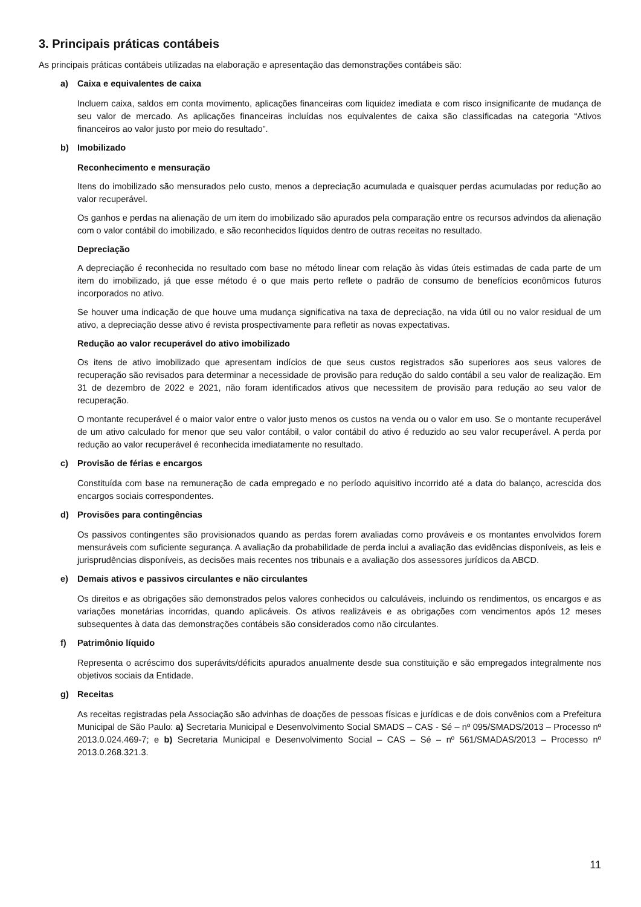3. Principais práticas contábeis
As principais práticas contábeis utilizadas na elaboração e apresentação das demonstrações contábeis são:
a) Caixa e equivalentes de caixa
Incluem caixa, saldos em conta movimento, aplicações financeiras com liquidez imediata e com risco insignificante de mudança de seu valor de mercado. As aplicações financeiras incluídas nos equivalentes de caixa são classificadas na categoria “Ativos financeiros ao valor justo por meio do resultado”.
b) Imobilizado
Reconhecimento e mensuração
Itens do imobilizado são mensurados pelo custo, menos a depreciação acumulada e quaisquer perdas acumuladas por redução ao valor recuperável.
Os ganhos e perdas na alienação de um item do imobilizado são apurados pela comparação entre os recursos advindos da alienação com o valor contábil do imobilizado, e são reconhecidos líquidos dentro de outras receitas no resultado.
Depreciação
A depreciação é reconhecida no resultado com base no método linear com relação às vidas úteis estimadas de cada parte de um item do imobilizado, já que esse método é o que mais perto reflete o padrão de consumo de benefícios econômicos futuros incorporados no ativo.
Se houver uma indicação de que houve uma mudança significativa na taxa de depreciação, na vida útil ou no valor residual de um ativo, a depreciação desse ativo é revista prospectivamente para refletir as novas expectativas.
Redução ao valor recuperável do ativo imobilizado
Os itens de ativo imobilizado que apresentam indícios de que seus custos registrados são superiores aos seus valores de recuperação são revisados para determinar a necessidade de provisão para redução do saldo contábil a seu valor de realização. Em 31 de dezembro de 2022 e 2021, não foram identificados ativos que necessitem de provisão para redução ao seu valor de recuperação.
O montante recuperável é o maior valor entre o valor justo menos os custos na venda ou o valor em uso. Se o montante recuperável de um ativo calculado for menor que seu valor contábil, o valor contábil do ativo é reduzido ao seu valor recuperável. A perda por redução ao valor recuperável é reconhecida imediatamente no resultado.
c) Provisão de férias e encargos
Constituída com base na remuneração de cada empregado e no período aquisitivo incorrido até a data do balanço, acrescida dos encargos sociais correspondentes.
d) Provisões para contingências
Os passivos contingentes são provisionados quando as perdas forem avaliadas como prováveis e os montantes envolvidos forem mensuráveis com suficiente segurança. A avaliação da probabilidade de perda inclui a avaliação das evidências disponíveis, as leis e jurisprudências disponíveis, as decisões mais recentes nos tribunais e a avaliação dos assessores jurídicos da ABCD.
e) Demais ativos e passivos circulantes e não circulantes
Os direitos e as obrigações são demonstrados pelos valores conhecidos ou calculáveis, incluindo os rendimentos, os encargos e as variações monetárias incorridas, quando aplicáveis. Os ativos realizáveis e as obrigações com vencimentos após 12 meses subsequentes à data das demonstrações contábeis são considerados como não circulantes.
f) Patrimônio líquido
Representa o acréscimo dos superávits/déficits apurados anualmente desde sua constituição e são empregados integralmente nos objetivos sociais da Entidade.
g) Receitas
As receitas registradas pela Associação são advinhas de doações de pessoas físicas e jurídicas e de dois convênios com a Prefeitura Municipal de São Paulo: a) Secretaria Municipal e Desenvolvimento Social SMADS – CAS - Sé – nº 095/SMADS/2013 – Processo nº 2013.0.024.469-7; e b) Secretaria Municipal e Desenvolvimento Social – CAS – Sé – nº 561/SMADAS/2013 – Processo nº 2013.0.268.321.3.
11